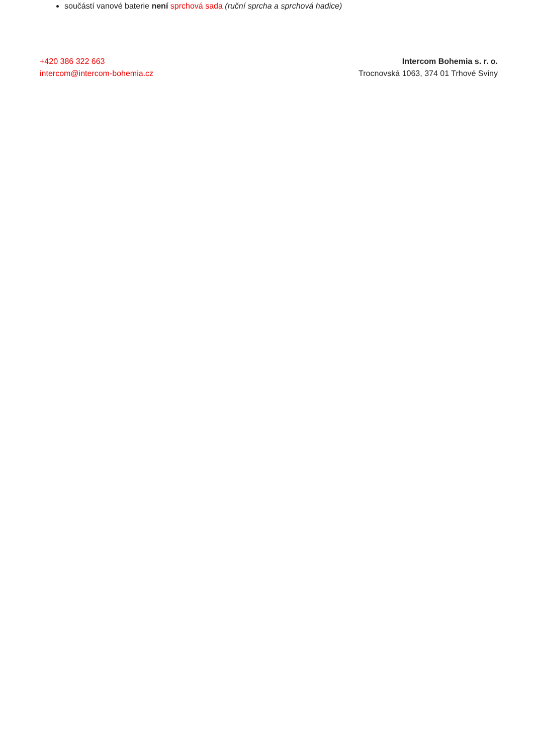součástí vanové baterie není sprchová sada (ruční sprcha a sprchová hadice)
+420 386 322 663
intercom@intercom-bohemia.cz
Intercom Bohemia s. r. o.
Trocnovská 1063, 374 01 Trhové Sviny